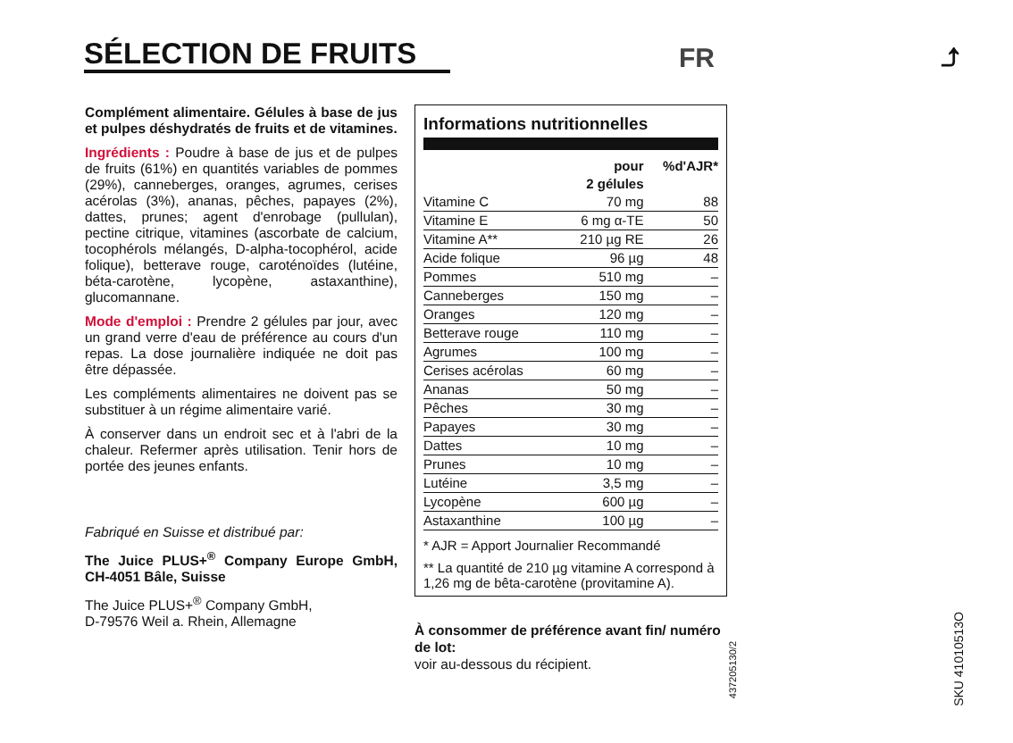SÉLECTION DE FRUITS
FR ⤴
Complément alimentaire. Gélules à base de jus et pulpes déshydratés de fruits et de vitamines.
Ingrédients : Poudre à base de jus et de pulpes de fruits (61%) en quantités variables de pommes (29%), canneberges, oranges, agrumes, cerises acérolas (3%), ananas, pêches, papayes (2%), dattes, prunes; agent d'enrobage (pullulan), pectine citrique, vitamines (ascorbate de calcium, tocophérols mélangés, D-alpha-tocophérol, acide folique), betterave rouge, caroténoïdes (lutéine, béta-carotène, lycopène, astaxanthine), glucomannane.
Mode d'emploi : Prendre 2 gélules par jour, avec un grand verre d'eau de préférence au cours d'un repas. La dose journalière indiquée ne doit pas être dépassée.
Les compléments alimentaires ne doivent pas se substituer à un régime alimentaire varié.
À conserver dans un endroit sec et à l'abri de la chaleur. Refermer après utilisation. Tenir hors de portée des jeunes enfants.
Fabriqué en Suisse et distribué par:
The Juice PLUS+<sup>®</sup> Company Europe GmbH, CH-4051 Bâle, Suisse
The Juice PLUS+<sup>®</sup> Company GmbH,
D-79576 Weil a. Rhein, Allemagne
Informations nutritionnelles
| | pour 2 gélules | %d'AJR* |
| --- | --- | --- |
| Vitamine C | 70 mg | 88 |
| Vitamine E | 6 mg α-TE | 50 |
| Vitamine A** | 210 µg RE | 26 |
| Acide folique | 96 µg | 48 |
| Pommes | 510 mg | – |
| Canneberges | 150 mg | – |
| Oranges | 120 mg | – |
| Betterave rouge | 110 mg | – |
| Agrumes | 100 mg | – |
| Cerises acérolas | 60 mg | – |
| Ananas | 50 mg | – |
| Pêches | 30 mg | – |
| Papayes | 30 mg | – |
| Dattes | 10 mg | – |
| Prunes | 10 mg | – |
| Lutéine | 3,5 mg | – |
| Lycopène | 600 µg | – |
| Astaxanthine | 100 µg | – |
* AJR = Apport Journalier Recommandé
** La quantité de 210 µg vitamine A correspond à 1,26 mg de bêta-carotène (provitamine A).
À consommer de préférence avant fin/ numéro de lot:
voir au-dessous du récipient.
437205130/2
SKU 41010513O